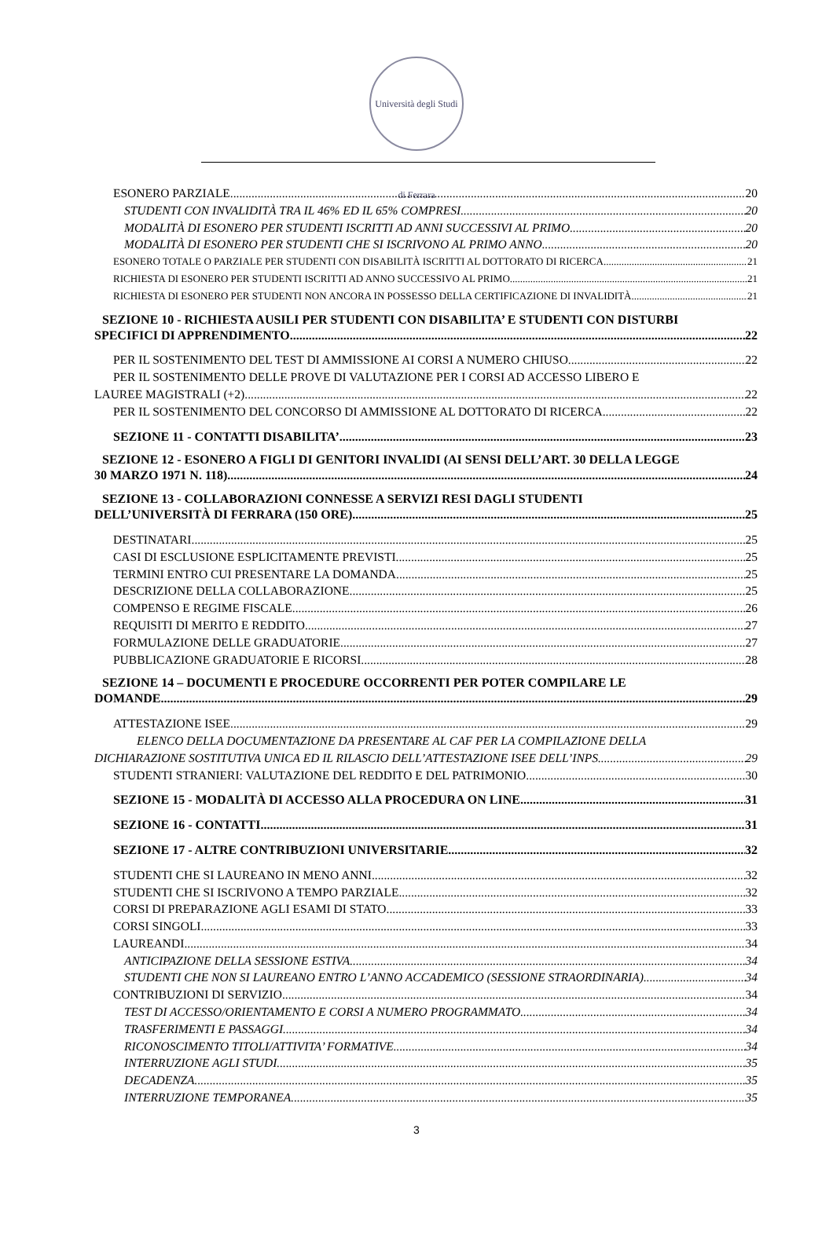Università degli Studi di Ferrara
ESONERO PARZIALE 20
STUDENTI CON INVALIDITÀ TRA IL 46% ED IL 65% COMPRESI 20
MODALITÀ DI ESONERO PER STUDENTI ISCRITTI AD ANNI SUCCESSIVI AL PRIMO 20
MODALITÀ DI ESONERO PER STUDENTI CHE SI ISCRIVONO AL PRIMO ANNO 20
ESONERO TOTALE O PARZIALE PER STUDENTI CON DISABILITÀ ISCRITTI AL DOTTORATO DI RICERCA 21
RICHIESTA DI ESONERO PER STUDENTI ISCRITTI AD ANNO SUCCESSIVO AL PRIMO 21
RICHIESTA DI ESONERO PER STUDENTI NON ANCORA IN POSSESSO DELLA CERTIFICAZIONE DI INVALIDITÀ 21
SEZIONE 10 - RICHIESTA AUSILI PER STUDENTI CON DISABILITA’ E STUDENTI CON DISTURBI
SPECIFICI DI APPRENDIMENTO 22
PER IL SOSTENIMENTO DEL TEST DI AMMISSIONE AI CORSI A NUMERO CHIUSO 22
PER IL SOSTENIMENTO DELLE PROVE DI VALUTAZIONE PER I CORSI AD ACCESSO LIBERO E
LAUREE MAGISTRALI (+2) 22
PER IL SOSTENIMENTO DEL CONCORSO DI AMMISSIONE AL DOTTORATO DI RICERCA 22
SEZIONE 11 - CONTATTI DISABILITA’ 23
SEZIONE 12 - ESONERO A FIGLI DI GENITORI INVALIDI (AI SENSI DELL’ART. 30 DELLA LEGGE
30 MARZO 1971 N. 118) 24
SEZIONE 13 - COLLABORAZIONI CONNESSE A SERVIZI RESI DAGLI STUDENTI
DELL’UNIVERSITÀ DI FERRARA (150 ORE) 25
DESTINATARI 25
CASI DI ESCLUSIONE ESPLICITAMENTE PREVISTI 25
TERMINI ENTRO CUI PRESENTARE LA DOMANDA 25
DESCRIZIONE DELLA COLLABORAZIONE 25
COMPENSO E REGIME FISCALE 26
REQUISITI DI MERITO E REDDITO 27
FORMULAZIONE DELLE GRADUATORIE 27
PUBBLICAZIONE GRADUATORIE E RICORSI 28
SEZIONE 14 – DOCUMENTI E PROCEDURE OCCORRENTI PER POTER COMPILARE LE
DOMANDE 29
ATTESTAZIONE ISEE 29
ELENCO DELLA DOCUMENTAZIONE DA PRESENTARE AL CAF PER LA COMPILAZIONE DELLA
DICHIARAZIONE SOSTITUTIVA UNICA ED IL RILASCIO DELL’ATTESTAZIONE ISEE DELL’INPS. 29
STUDENTI STRANIERI: VALUTAZIONE DEL REDDITO E DEL PATRIMONIO 30
SEZIONE 15 - MODALITÀ DI ACCESSO ALLA PROCEDURA ON LINE 31
SEZIONE 16 - CONTATTI 31
SEZIONE 17 - ALTRE CONTRIBUZIONI UNIVERSITARIE 32
STUDENTI CHE SI LAUREANO IN MENO ANNI 32
STUDENTI CHE SI ISCRIVONO A TEMPO PARZIALE 32
CORSI DI PREPARAZIONE AGLI ESAMI DI STATO 33
CORSI SINGOLI 33
LAUREANDI 34
ANTICIPAZIONE DELLA SESSIONE ESTIVA 34
STUDENTI CHE NON SI LAUREANO ENTRO L’ANNO ACCADEMICO (SESSIONE STRAORDINARIA) 34
CONTRIBUZIONI DI SERVIZIO 34
TEST DI ACCESSO/ORIENTAMENTO E CORSI A NUMERO PROGRAMMATO 34
TRASFERIMENTI E PASSAGGI 34
RICONOSCIMENTO TITOLI/ATTIVITA’ FORMATIVE 34
INTERRUZIONE AGLI STUDI 35
DECADENZA 35
INTERRUZIONE TEMPORANEA 35
3